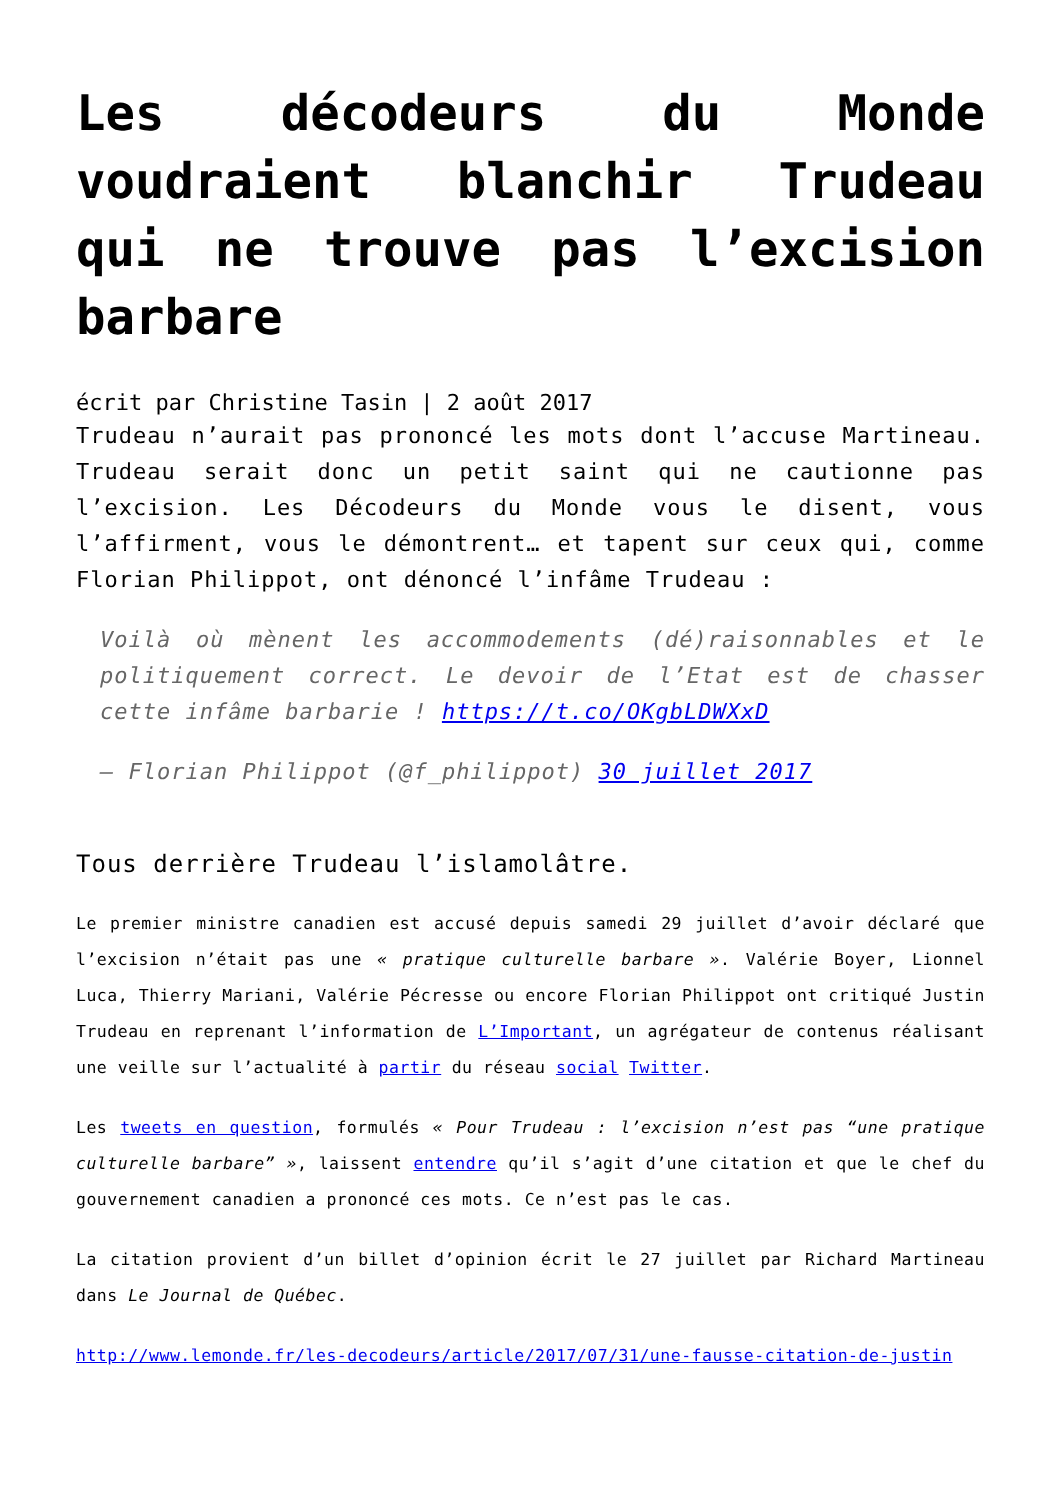Les décodeurs du Monde voudraient blanchir Trudeau qui ne trouve pas l’excision barbare
écrit par Christine Tasin | 2 août 2017
Trudeau n’aurait pas prononcé les mots dont l’accuse Martineau. Trudeau serait donc un petit saint qui ne cautionne pas l’excision. Les Décodeurs du Monde vous le disent, vous l’affirment, vous le démontrent… et tapent sur ceux qui, comme Florian Philippot, ont dénoncé l’infâme Trudeau :
Voilà où mènent les accommodements (dé)raisonnables et le politiquement correct. Le devoir de l’Etat est de chasser cette infâme barbarie ! https://t.co/OKgbLDWXxD
— Florian Philippot (@f_philippot) 30 juillet 2017
Tous derrière Trudeau l’islamolâtre.
Le premier ministre canadien est accusé depuis samedi 29 juillet d’avoir déclaré que l’excision n’était pas une « pratique culturelle barbare ». Valérie Boyer, Lionnel Luca, Thierry Mariani, Valérie Pécresse ou encore Florian Philippot ont critiqué Justin Trudeau en reprenant l’information de L’Important, un agrégateur de contenus réalisant une veille sur l’actualité à partir du réseau social Twitter.
Les tweets en question, formulés « Pour Trudeau : l’excision n’est pas “une pratique culturelle barbare” », laissent entendre qu’il s’agit d’une citation et que le chef du gouvernement canadien a prononcé ces mots. Ce n’est pas le cas.
La citation provient d’un billet d’opinion écrit le 27 juillet par Richard Martineau dans Le Journal de Québec.
http://www.lemonde.fr/les-decodeurs/article/2017/07/31/une-fausse-citation-de-justin